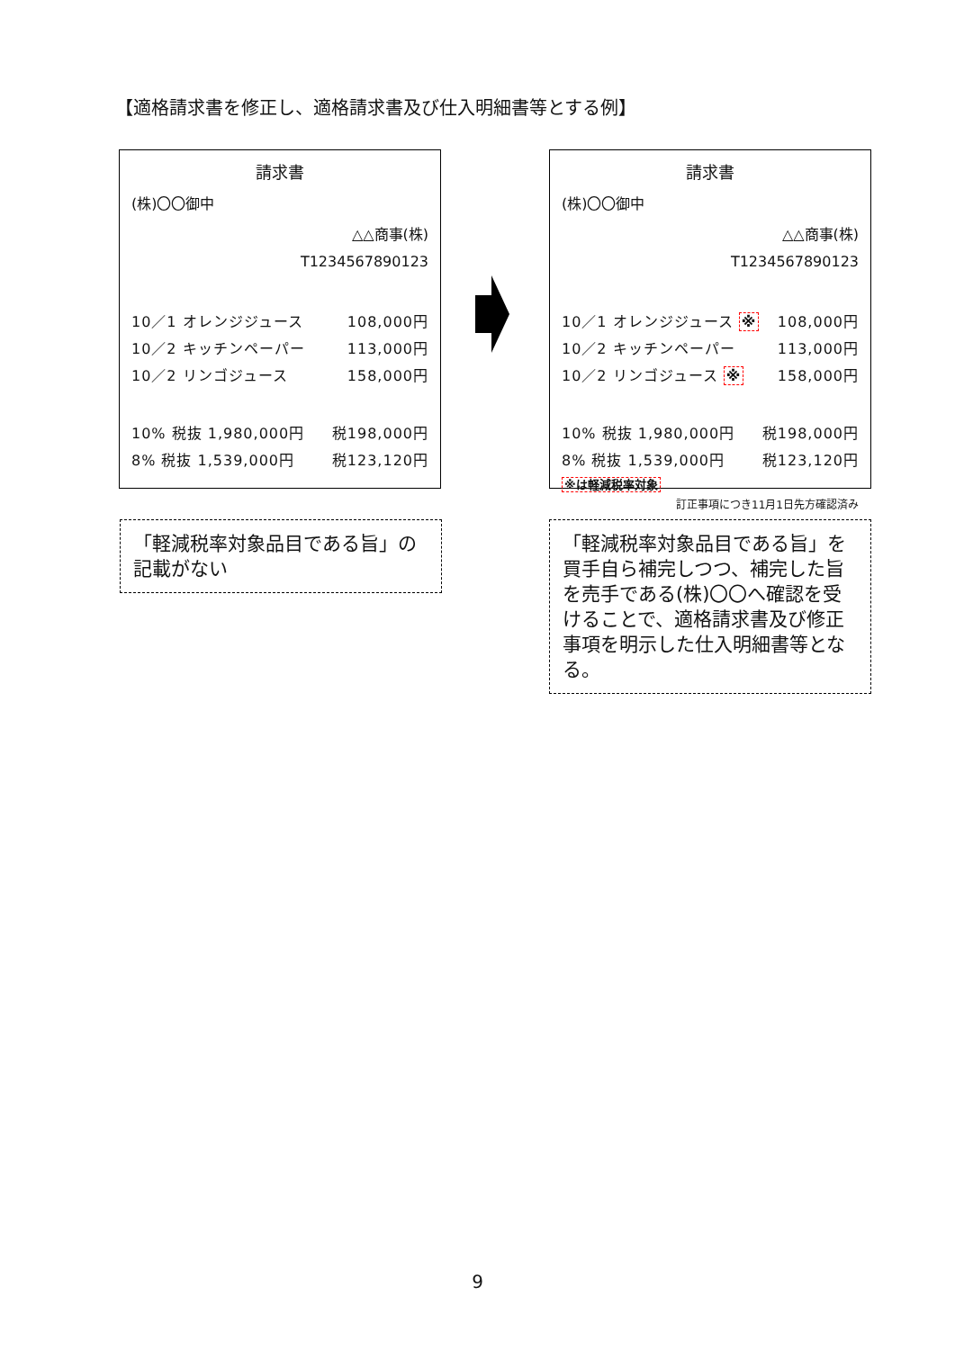【適格請求書を修正し、適格請求書及び仕入明細書等とする例】
請求書
(株)〇〇御中
△△商事(株)
T1234567890123
10／1 オレンジジュース 108,000円
10／2 キッチンペーパー 113,000円
10／2 リンゴジュース 158,000円
10% 税抜 1,980,000円 税198,000円
8% 税抜 1,539,000円 税123,120円
請求書
(株)〇〇御中
△△商事(株)
T1234567890123
10／1 オレンジジュース ※ 108,000円
10／2 キッチンペーパー 113,000円
10／2 リンゴジュース ※ 158,000円
10% 税抜 1,980,000円 税198,000円
8% 税抜 1,539,000円 税123,120円
※は軽減税率対象
訂正事項につき11月1日先方確認済み
「軽減税率対象品目である旨」の記載がない
「軽減税率対象品目である旨」を買手自ら補完しつつ、補完した旨を売手である(株)〇〇へ確認を受けることで、適格請求書及び修正事項を明示した仕入明細書等となる。
9